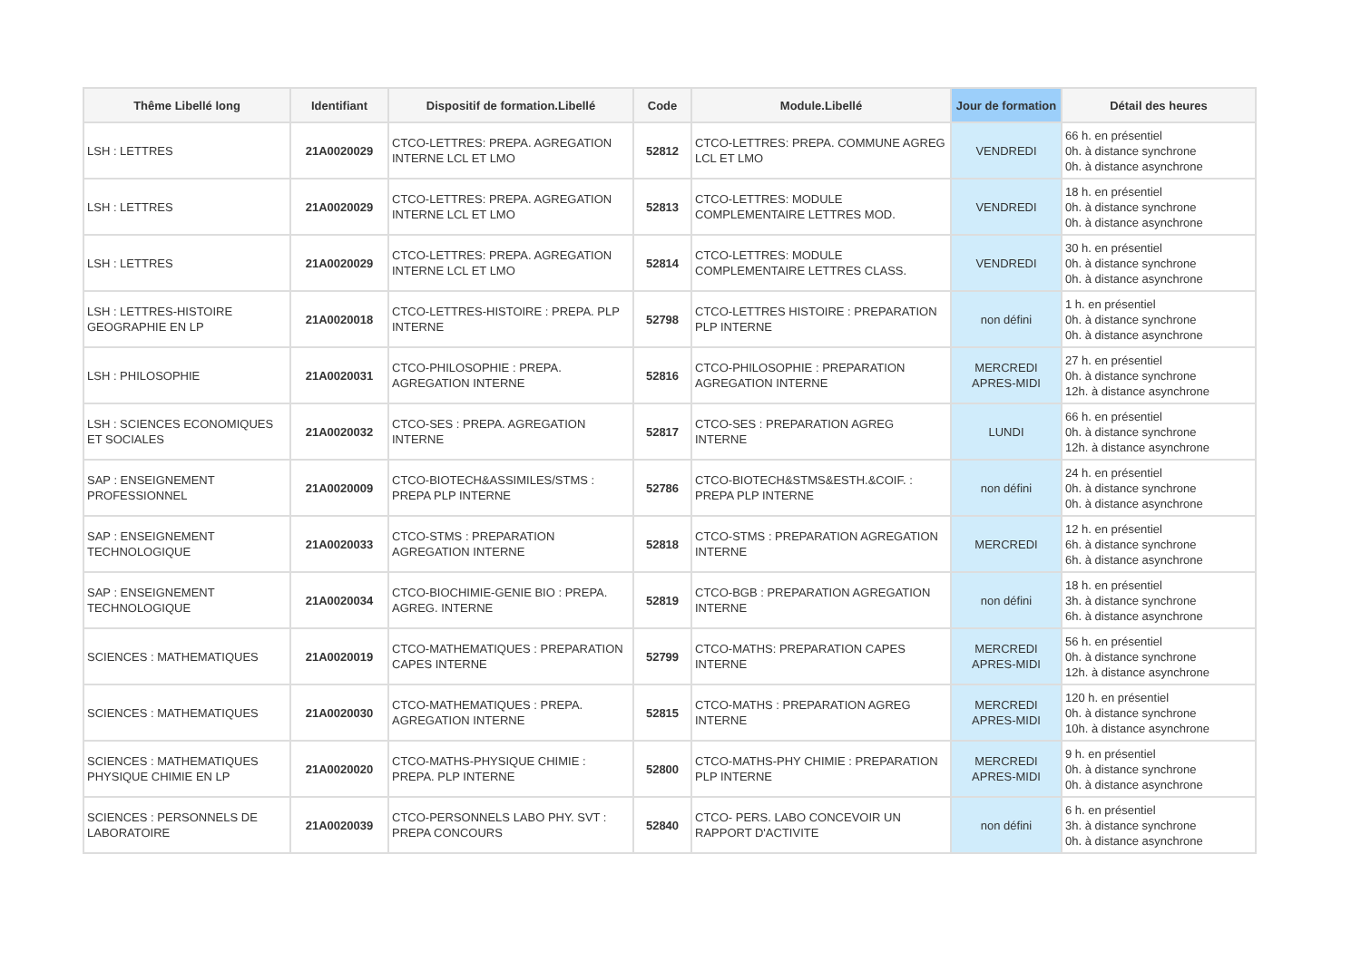| Thême Libellé long | Identifiant | Dispositif de formation.Libellé | Code | Module.Libellé | Jour de formation | Détail des heures |
| --- | --- | --- | --- | --- | --- | --- |
| LSH : LETTRES | 21A0020029 | CTCO-LETTRES: PREPA. AGREGATION INTERNE LCL ET LMO | 52812 | CTCO-LETTRES: PREPA. COMMUNE AGREG LCL ET LMO | VENDREDI | 66 h. en présentiel 0h. à distance synchrone 0h. à distance asynchrone |
| LSH : LETTRES | 21A0020029 | CTCO-LETTRES: PREPA. AGREGATION INTERNE LCL ET LMO | 52813 | CTCO-LETTRES: MODULE COMPLEMENTAIRE LETTRES MOD. | VENDREDI | 18 h. en présentiel 0h. à distance synchrone 0h. à distance asynchrone |
| LSH : LETTRES | 21A0020029 | CTCO-LETTRES: PREPA. AGREGATION INTERNE LCL ET LMO | 52814 | CTCO-LETTRES: MODULE COMPLEMENTAIRE LETTRES CLASS. | VENDREDI | 30 h. en présentiel 0h. à distance synchrone 0h. à distance asynchrone |
| LSH : LETTRES-HISTOIRE GEOGRAPHIE EN LP | 21A0020018 | CTCO-LETTRES-HISTOIRE : PREPA. PLP INTERNE | 52798 | CTCO-LETTRES HISTOIRE : PREPARATION PLP INTERNE | non défini | 1 h. en présentiel 0h. à distance synchrone 0h. à distance asynchrone |
| LSH : PHILOSOPHIE | 21A0020031 | CTCO-PHILOSOPHIE : PREPA. AGREGATION INTERNE | 52816 | CTCO-PHILOSOPHIE : PREPARATION AGREGATION INTERNE | MERCREDI APRES-MIDI | 27 h. en présentiel 0h. à distance synchrone 12h. à distance asynchrone |
| LSH : SCIENCES ECONOMIQUES ET SOCIALES | 21A0020032 | CTCO-SES : PREPA. AGREGATION INTERNE | 52817 | CTCO-SES : PREPARATION AGREG INTERNE | LUNDI | 66 h. en présentiel 0h. à distance synchrone 12h. à distance asynchrone |
| SAP : ENSEIGNEMENT PROFESSIONNEL | 21A0020009 | CTCO-BIOTECH&ASSIMILES/STMS : PREPA PLP INTERNE | 52786 | CTCO-BIOTECH&STMS&ESTH.&COIF. : PREPA PLP INTERNE | non défini | 24 h. en présentiel 0h. à distance synchrone 0h. à distance asynchrone |
| SAP : ENSEIGNEMENT TECHNOLOGIQUE | 21A0020033 | CTCO-STMS : PREPARATION AGREGATION INTERNE | 52818 | CTCO-STMS : PREPARATION AGREGATION INTERNE | MERCREDI | 12 h. en présentiel 6h. à distance synchrone 6h. à distance asynchrone |
| SAP : ENSEIGNEMENT TECHNOLOGIQUE | 21A0020034 | CTCO-BIOCHIMIE-GENIE BIO : PREPA. AGREG. INTERNE | 52819 | CTCO-BGB : PREPARATION AGREGATION INTERNE | non défini | 18 h. en présentiel 3h. à distance synchrone 6h. à distance asynchrone |
| SCIENCES : MATHEMATIQUES | 21A0020019 | CTCO-MATHEMATIQUES : PREPARATION CAPES INTERNE | 52799 | CTCO-MATHS: PREPARATION CAPES INTERNE | MERCREDI APRES-MIDI | 56 h. en présentiel 0h. à distance synchrone 12h. à distance asynchrone |
| SCIENCES : MATHEMATIQUES | 21A0020030 | CTCO-MATHEMATIQUES : PREPA. AGREGATION INTERNE | 52815 | CTCO-MATHS : PREPARATION AGREG INTERNE | MERCREDI APRES-MIDI | 120 h. en présentiel 0h. à distance synchrone 10h. à distance asynchrone |
| SCIENCES : MATHEMATIQUES PHYSIQUE CHIMIE EN LP | 21A0020020 | CTCO-MATHS-PHYSIQUE CHIMIE : PREPA. PLP INTERNE | 52800 | CTCO-MATHS-PHY CHIMIE : PREPARATION PLP INTERNE | MERCREDI APRES-MIDI | 9 h. en présentiel 0h. à distance synchrone 0h. à distance asynchrone |
| SCIENCES : PERSONNELS DE LABORATOIRE | 21A0020039 | CTCO-PERSONNELS LABO PHY. SVT : PREPA CONCOURS | 52840 | CTCO- PERS. LABO CONCEVOIR UN RAPPORT D'ACTIVITE | non défini | 6 h. en présentiel 3h. à distance synchrone 0h. à distance asynchrone |